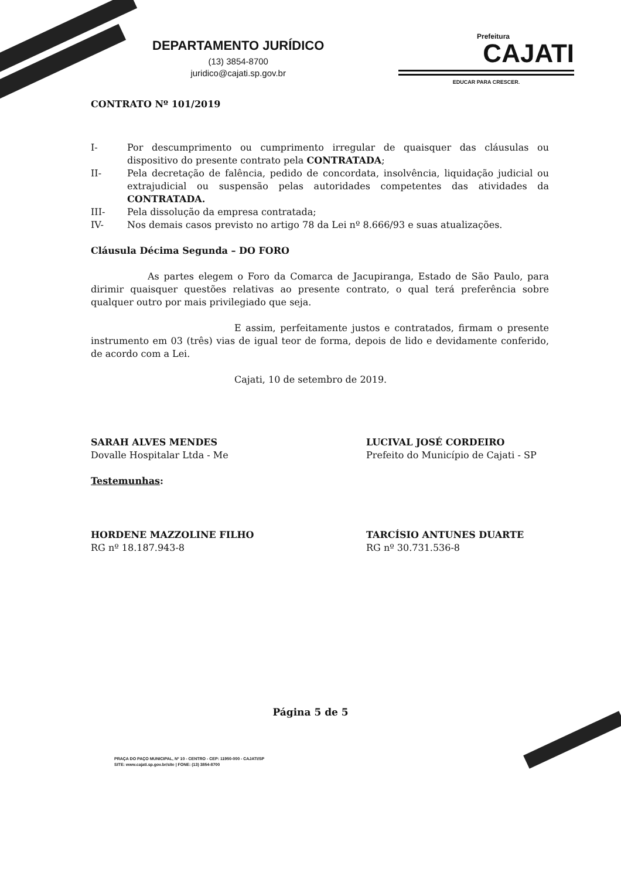DEPARTAMENTO JURÍDICO
(13) 3854-8700
juridico@cajati.sp.gov.br
Prefeitura
CAJATI
EDUCAR PARA CRESCER.
CONTRATO Nº 101/2019
I- Por descumprimento ou cumprimento irregular de quaisquer das cláusulas ou dispositivo do presente contrato pela CONTRATADA;
II- Pela decretação de falência, pedido de concordata, insolvência, liquidação judicial ou extrajudicial ou suspensão pelas autoridades competentes das atividades da CONTRATADA.
III- Pela dissolução da empresa contratada;
IV- Nos demais casos previsto no artigo 78 da Lei nº 8.666/93 e suas atualizações.
Cláusula Décima Segunda – DO FORO
As partes elegem o Foro da Comarca de Jacupiranga, Estado de São Paulo, para dirimir quaisquer questões relativas ao presente contrato, o qual terá preferência sobre qualquer outro por mais privilegiado que seja.
E assim, perfeitamente justos e contratados, firmam o presente instrumento em 03 (três) vias de igual teor de forma, depois de lido e devidamente conferido, de acordo com a Lei.
Cajati, 10 de setembro de 2019.
SARAH ALVES MENDES
Dovalle Hospitalar Ltda - Me
LUCIVAL JOSÉ CORDEIRO
Prefeito do Município de Cajati - SP
Testemunhas:
HORDENE MAZZOLINE FILHO
RG nº 18.187.943-8
TARCÍSIO ANTUNES DUARTE
RG nº 30.731.536-8
Página 5 de 5
PRAÇA DO PAÇO MUNICIPAL, Nº 10 - CENTRO - CEP: 11950-000 - CAJATI/SP
SITE: www.cajati.sp.gov.br/site | FONE: (13) 3854-8700